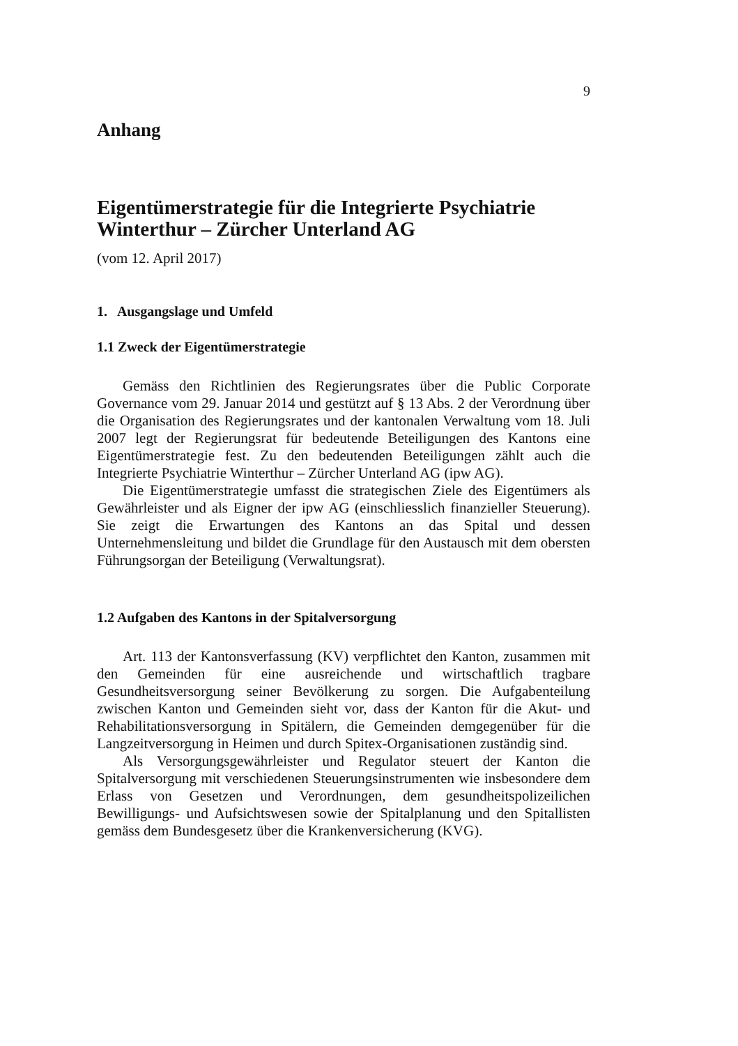9
Anhang
Eigentümerstrategie für die Integrierte Psychiatrie Winterthur – Zürcher Unterland AG
(vom 12. April 2017)
1. Ausgangslage und Umfeld
1.1 Zweck der Eigentümerstrategie
Gemäss den Richtlinien des Regierungsrates über die Public Corporate Governance vom 29. Januar 2014 und gestützt auf § 13 Abs. 2 der Verordnung über die Organisation des Regierungsrates und der kantonalen Verwaltung vom 18. Juli 2007 legt der Regierungsrat für bedeutende Beteiligungen des Kantons eine Eigentümerstrategie fest. Zu den bedeutenden Beteiligungen zählt auch die Integrierte Psychiatrie Winterthur – Zürcher Unterland AG (ipw AG).
Die Eigentümerstrategie umfasst die strategischen Ziele des Eigentümers als Gewährleister und als Eigner der ipw AG (einschliesslich finanzieller Steuerung). Sie zeigt die Erwartungen des Kantons an das Spital und dessen Unternehmensleitung und bildet die Grundlage für den Austausch mit dem obersten Führungsorgan der Beteiligung (Verwaltungsrat).
1.2 Aufgaben des Kantons in der Spitalversorgung
Art. 113 der Kantonsverfassung (KV) verpflichtet den Kanton, zusammen mit den Gemeinden für eine ausreichende und wirtschaftlich tragbare Gesundheitsversorgung seiner Bevölkerung zu sorgen. Die Aufgabenteilung zwischen Kanton und Gemeinden sieht vor, dass der Kanton für die Akut- und Rehabilitationsversorgung in Spitälern, die Gemeinden demgegenüber für die Langzeitversorgung in Heimen und durch Spitex-Organisationen zuständig sind.
Als Versorgungsgewährleister und Regulator steuert der Kanton die Spitalversorgung mit verschiedenen Steuerungsinstrumenten wie insbesondere dem Erlass von Gesetzen und Verordnungen, dem gesundheitspolizeilichen Bewilligungs- und Aufsichtswesen sowie der Spitalplanung und den Spitallisten gemäss dem Bundesgesetz über die Krankenversicherung (KVG).